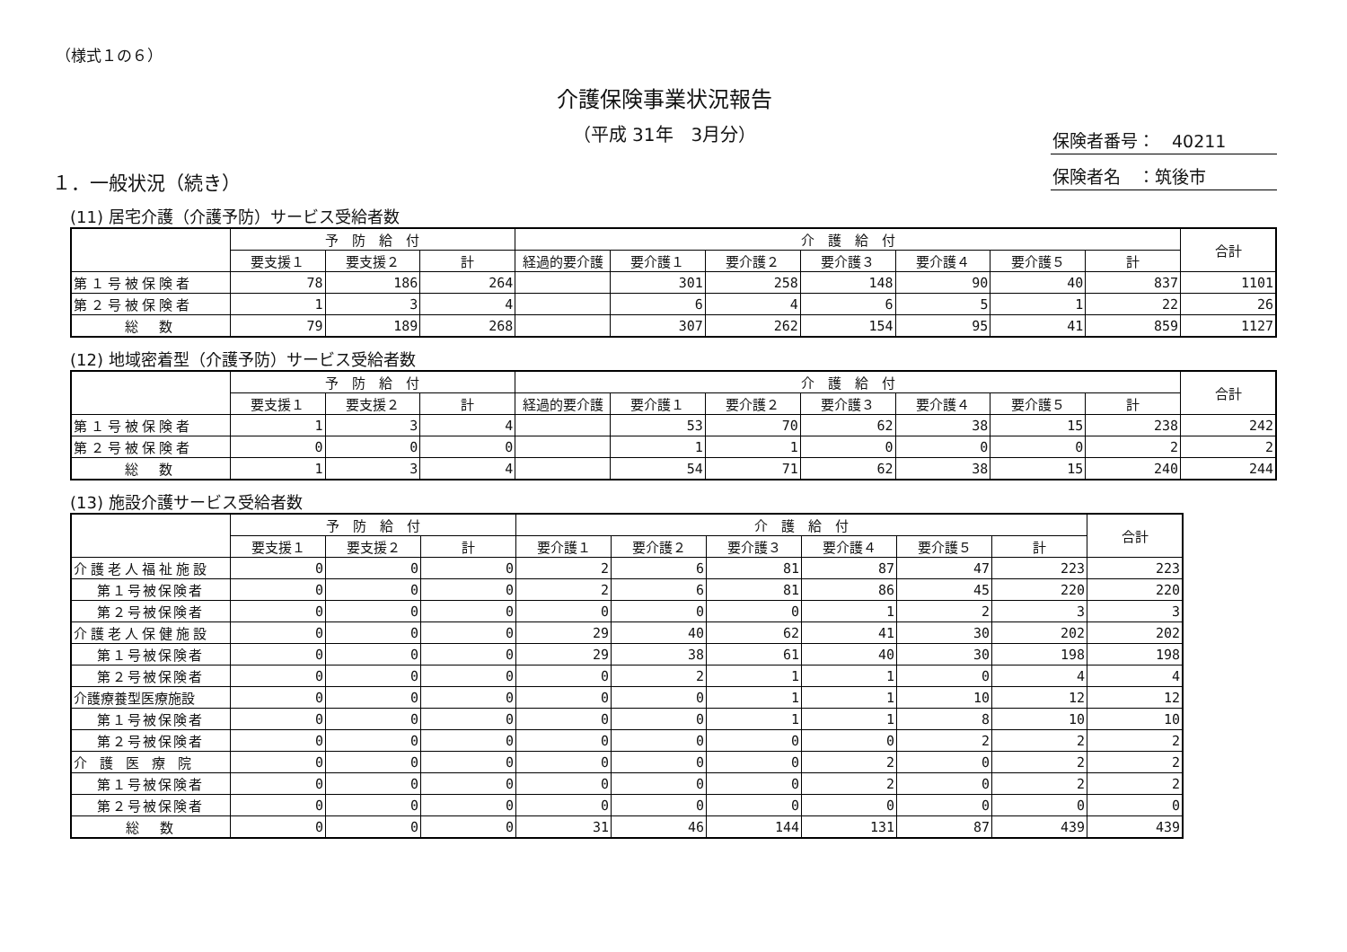（様式１の６）
介護保険事業状況報告
（平成 31年　3月分）
保険者番号：　40211
保険者名　：筑後市
１．一般状況（続き）
(11) 居宅介護（介護予防）サービス受給者数
| | 予 防 給 付 | | | 介 護 給 付 | | | | | | | 合計 |
| --- | --- | --- | --- | --- | --- | --- | --- | --- | --- | --- | --- |
| | 要支援１ | 要支援２ | 計 | 経過的要介護 | 要介護１ | 要介護２ | 要介護３ | 要介護４ | 要介護５ | 計 | |
| 第１号被保険者 | 78 | 186 | 264 | | 301 | 258 | 148 | 90 | 40 | 837 | 1101 |
| 第２号被保険者 | 1 | 3 | 4 | | 6 | 4 | 6 | 5 | 1 | 22 | 26 |
| 総 数 | 79 | 189 | 268 | | 307 | 262 | 154 | 95 | 41 | 859 | 1127 |
(12) 地域密着型（介護予防）サービス受給者数
| | 予 防 給 付 | | | 介 護 給 付 | | | | | | | 合計 |
| --- | --- | --- | --- | --- | --- | --- | --- | --- | --- | --- | --- |
| | 要支援１ | 要支援２ | 計 | 経過的要介護 | 要介護１ | 要介護２ | 要介護３ | 要介護４ | 要介護５ | 計 | |
| 第１号被保険者 | 1 | 3 | 4 | | 53 | 70 | 62 | 38 | 15 | 238 | 242 |
| 第２号被保険者 | 0 | 0 | 0 | | 1 | 1 | 0 | 0 | 0 | 2 | 2 |
| 総 数 | 1 | 3 | 4 | | 54 | 71 | 62 | 38 | 15 | 240 | 244 |
(13) 施設介護サービス受給者数
| | 予 防 給 付 | | | 介 護 給 付 | | | | | | 合計 |
| --- | --- | --- | --- | --- | --- | --- | --- | --- | --- | --- |
| | 要支援１ | 要支援２ | 計 | 要介護１ | 要介護２ | 要介護３ | 要介護４ | 要介護５ | 計 | |
| 介護老人福祉施設 | 0 | 0 | 0 | 2 | 6 | 81 | 87 | 47 | 223 | 223 |
| 第１号被保険者 | 0 | 0 | 0 | 2 | 6 | 81 | 86 | 45 | 220 | 220 |
| 第２号被保険者 | 0 | 0 | 0 | 0 | 0 | 0 | 1 | 2 | 3 | 3 |
| 介護老人保健施設 | 0 | 0 | 0 | 29 | 40 | 62 | 41 | 30 | 202 | 202 |
| 第１号被保険者 | 0 | 0 | 0 | 29 | 38 | 61 | 40 | 30 | 198 | 198 |
| 第２号被保険者 | 0 | 0 | 0 | 0 | 2 | 1 | 1 | 0 | 4 | 4 |
| 介護療養型医療施設 | 0 | 0 | 0 | 0 | 0 | 1 | 1 | 10 | 12 | 12 |
| 第１号被保険者 | 0 | 0 | 0 | 0 | 0 | 1 | 1 | 8 | 10 | 10 |
| 第２号被保険者 | 0 | 0 | 0 | 0 | 0 | 0 | 0 | 2 | 2 | 2 |
| 介護医療院 | 0 | 0 | 0 | 0 | 0 | 0 | 2 | 0 | 2 | 2 |
| 第１号被保険者 | 0 | 0 | 0 | 0 | 0 | 0 | 2 | 0 | 2 | 2 |
| 第２号被保険者 | 0 | 0 | 0 | 0 | 0 | 0 | 0 | 0 | 0 | 0 |
| 総 数 | 0 | 0 | 0 | 31 | 46 | 144 | 131 | 87 | 439 | 439 |